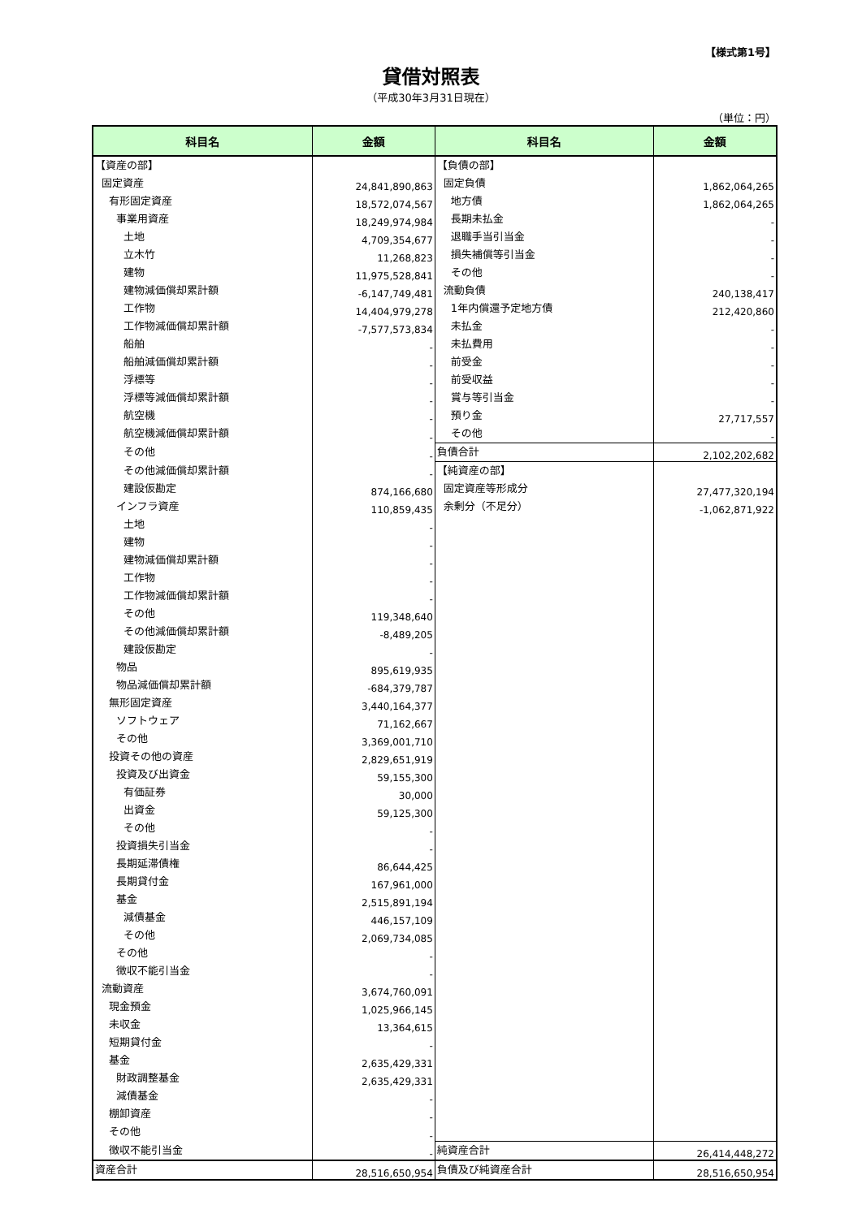【様式第1号】
貸借対照表
（平成30年3月31日現在）
（単位：円）
| 科目名 | 金額 | 科目名 | 金額 |
| --- | --- | --- | --- |
| 【資産の部】 | | 【負債の部】 | |
| 固定資産 | 24,841,890,863 | 固定負債 | 1,862,064,265 |
| 有形固定資産 | 18,572,074,567 | 地方債 | 1,862,064,265 |
| 事業用資産 | 18,249,974,984 | 長期未払金 | - |
| 土地 | 4,709,354,677 | 退職手当引当金 | - |
| 立木竹 | 11,268,823 | 損失補償等引当金 | - |
| 建物 | 11,975,528,841 | その他 | - |
| 建物減価償却累計額 | -6,147,749,481 | 流動負債 | 240,138,417 |
| 工作物 | 14,404,979,278 | 1年内償還予定地方債 | 212,420,860 |
| 工作物減価償却累計額 | -7,577,573,834 | 未払金 | - |
| 船舶 | - | 未払費用 | - |
| 船舶減価償却累計額 | - | 前受金 | - |
| 浮標等 | - | 前受収益 | - |
| 浮標等減価償却累計額 | - | 賞与等引当金 | - |
| 航空機 | - | 預り金 | 27,717,557 |
| 航空機減価償却累計額 | - | その他 | - |
| その他 | - | 負債合計 | 2,102,202,682 |
| その他減価償却累計額 | - | 【純資産の部】 | |
| 建設仮勘定 | 874,166,680 | 固定資産等形成分 | 27,477,320,194 |
| インフラ資産 | 110,859,435 | 余剰分（不足分） | -1,062,871,922 |
| 土地 | - | | |
| 建物 | - | | |
| 建物減価償却累計額 | - | | |
| 工作物 | - | | |
| 工作物減価償却累計額 | - | | |
| その他 | 119,348,640 | | |
| その他減価償却累計額 | -8,489,205 | | |
| 建設仮勘定 | - | | |
| 物品 | 895,619,935 | | |
| 物品減価償却累計額 | -684,379,787 | | |
| 無形固定資産 | 3,440,164,377 | | |
| ソフトウェア | 71,162,667 | | |
| その他 | 3,369,001,710 | | |
| 投資その他の資産 | 2,829,651,919 | | |
| 投資及び出資金 | 59,155,300 | | |
| 有価証券 | 30,000 | | |
| 出資金 | 59,125,300 | | |
| その他 | - | | |
| 投資損失引当金 | - | | |
| 長期延滞債権 | 86,644,425 | | |
| 長期貸付金 | 167,961,000 | | |
| 基金 | 2,515,891,194 | | |
| 減債基金 | 446,157,109 | | |
| その他 | 2,069,734,085 | | |
| その他 | - | | |
| 徴収不能引当金 | - | | |
| 流動資産 | 3,674,760,091 | | |
| 現金預金 | 1,025,966,145 | | |
| 未収金 | 13,364,615 | | |
| 短期貸付金 | - | | |
| 基金 | 2,635,429,331 | | |
| 財政調整基金 | 2,635,429,331 | | |
| 減債基金 | - | | |
| 棚卸資産 | - | | |
| その他 | - | | |
| 徴収不能引当金 | - | 純資産合計 | 26,414,448,272 |
| 資産合計 | 28,516,650,954 | 負債及び純資産合計 | 28,516,650,954 |